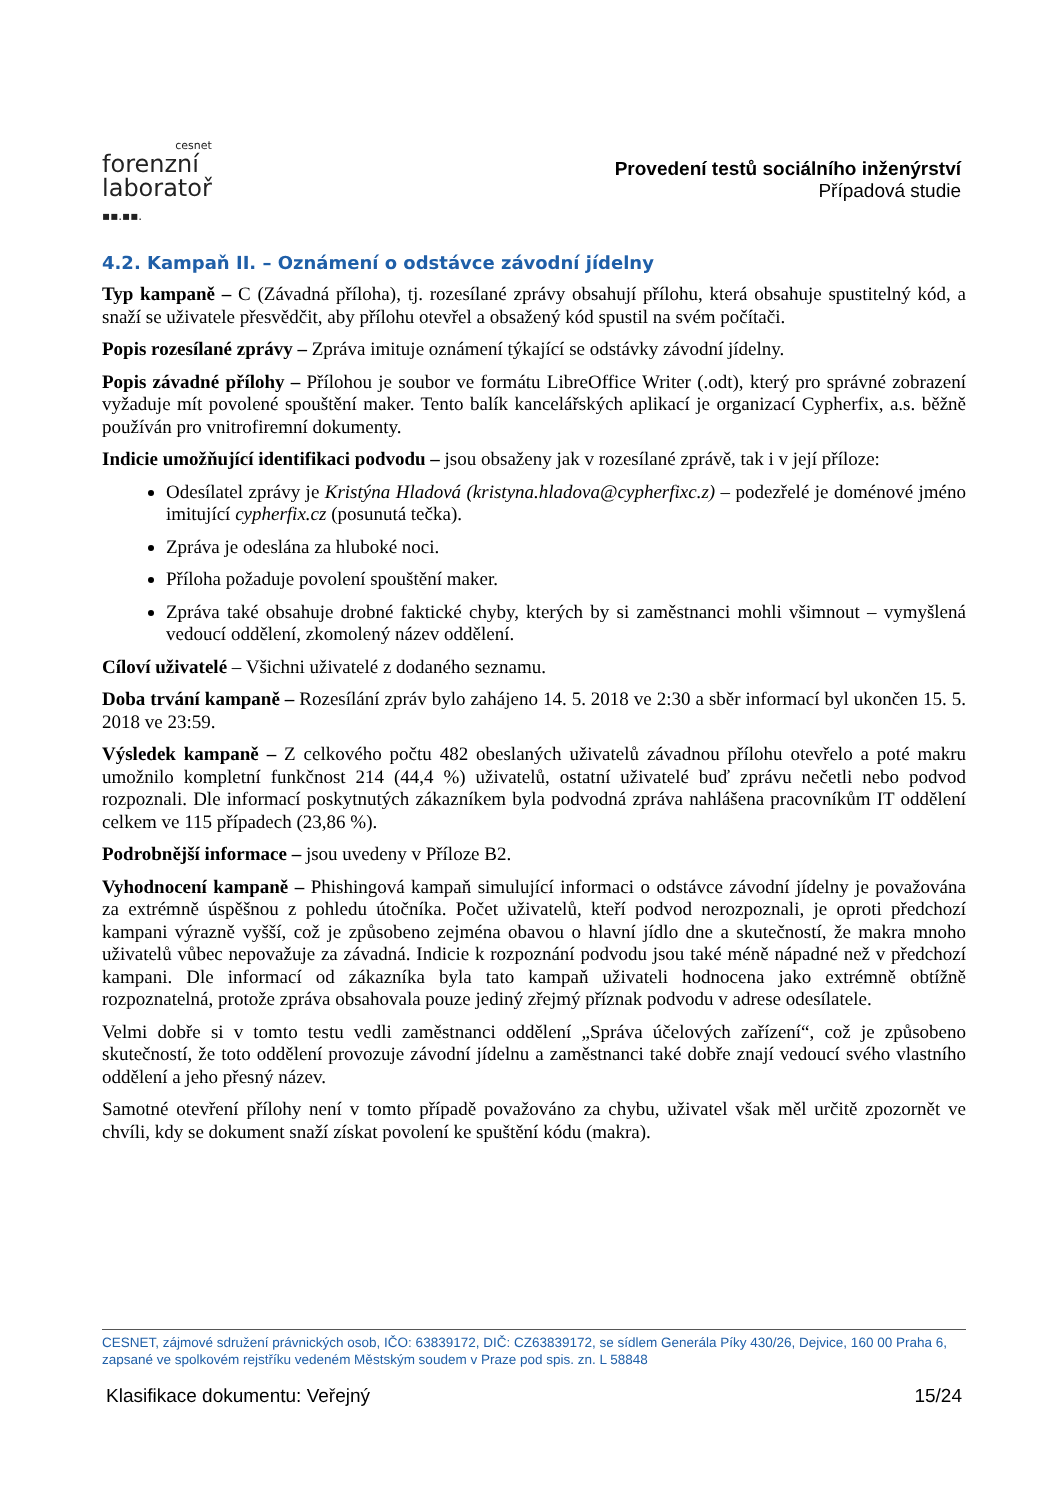cesnet
forenzní
laboratoř
▪▪.▪▪.
Provedení testů sociálního inženýrství
Případová studie
4.2. Kampaň II. – Oznámení o odstávce závodní jídelny
Typ kampaně – C (Závadná příloha), tj. rozesílané zprávy obsahují přílohu, která obsahuje spustitelný kód, a snaží se uživatele přesvědčit, aby přílohu otevřel a obsažený kód spustil na svém počítači.
Popis rozesílané zprávy – Zpráva imituje oznámení týkající se odstávky závodní jídelny.
Popis závadné přílohy – Přílohou je soubor ve formátu LibreOffice Writer (.odt), který pro správné zobrazení vyžaduje mít povolené spouštění maker. Tento balík kancelářských aplikací je organizací Cypherfix, a.s. běžně používán pro vnitrofiremní dokumenty.
Indicie umožňující identifikaci podvodu – jsou obsaženy jak v rozesílané zprávě, tak i v její příloze:
Odesílatel zprávy je Kristýna Hladová (kristyna.hladova@cypherfixc.z) – podezřelé je doménové jméno imitující cypherfix.cz (posunutá tečka).
Zpráva je odeslána za hluboké noci.
Příloha požaduje povolení spouštění maker.
Zpráva také obsahuje drobné faktické chyby, kterých by si zaměstnanci mohli všimnout – vymyšlená vedoucí oddělení, zkomolený název oddělení.
Cíloví uživatelé – Všichni uživatelé z dodaného seznamu.
Doba trvání kampaně – Rozesílání zpráv bylo zahájeno 14. 5. 2018 ve 2:30 a sběr informací byl ukončen 15. 5. 2018 ve 23:59.
Výsledek kampaně – Z celkového počtu 482 obeslaných uživatelů závadnou přílohu otevřelo a poté makru umožnilo kompletní funkčnost 214 (44,4 %) uživatelů, ostatní uživatelé buď zprávu nečetli nebo podvod rozpoznali. Dle informací poskytnutých zákazníkem byla podvodná zpráva nahlášena pracovníkům IT oddělení celkem ve 115 případech (23,86 %).
Podrobnější informace – jsou uvedeny v Příloze B2.
Vyhodnocení kampaně – Phishingová kampaň simulující informaci o odstávce závodní jídelny je považována za extrémně úspěšnou z pohledu útočníka. Počet uživatelů, kteří podvod nerozpoznali, je oproti předchozí kampani výrazně vyšší, což je způsobeno zejména obavou o hlavní jídlo dne a skutečností, že makra mnoho uživatelů vůbec nepovažuje za závadná. Indicie k rozpoznání podvodu jsou také méně nápadné než v předchozí kampani. Dle informací od zákazníka byla tato kampaň uživateli hodnocena jako extrémně obtížně rozpoznatelná, protože zpráva obsahovala pouze jediný zřejmý příznak podvodu v adrese odesílatele.
Velmi dobře si v tomto testu vedli zaměstnanci oddělení „Správa účelových zařízení“, což je způsobeno skutečností, že toto oddělení provozuje závodní jídelnu a zaměstnanci také dobře znají vedoucí svého vlastního oddělení a jeho přesný název.
Samotné otevření přílohy není v tomto případě považováno za chybu, uživatel však měl určitě zpozornět ve chvíli, kdy se dokument snaží získat povolení ke spuštění kódu (makra).
CESNET, zájmové sdružení právnických osob, IČO: 63839172, DIČ: CZ63839172, se sídlem Generála Píky 430/26, Dejvice, 160 00 Praha 6, zapsané ve spolkovém rejstříku vedeném Městským soudem v Praze pod spis. zn. L 58848
Klasifikace dokumentu: Veřejný 15/24